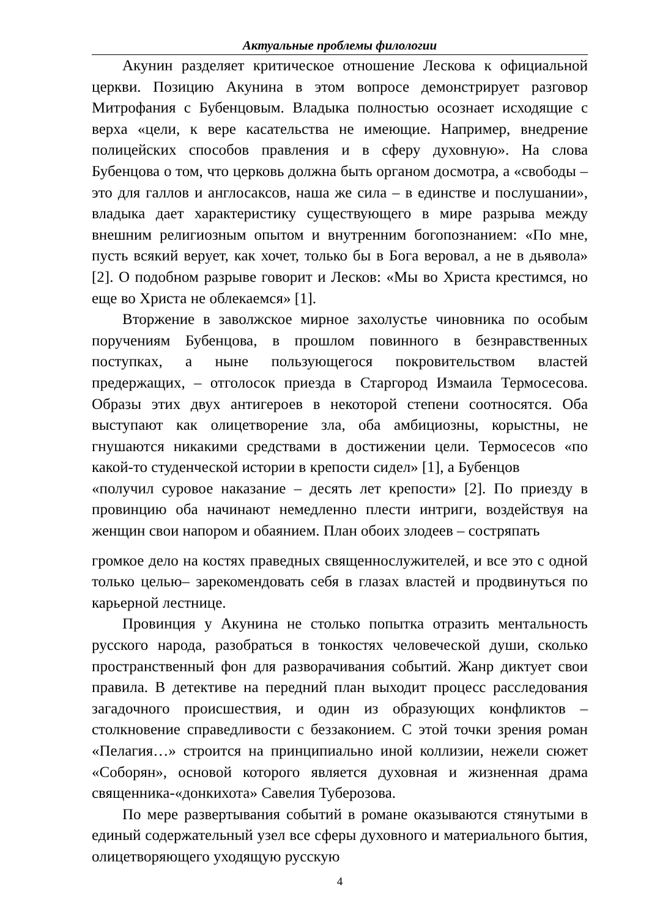Актуальные проблемы филологии
Акунин разделяет критическое отношение Лескова к официальной церкви. Позицию Акунина в этом вопросе демонстрирует разговор Митрофания с Бубенцовым. Владыка полностью осознает исходящие с верха «цели, к вере касательства не имеющие. Например, внедрение полицейских способов правления и в сферу духовную». На слова Бубенцова о том, что церковь должна быть органом досмотра, а «свободы – это для галлов и англосаксов, наша же сила – в единстве и послушании», владыка дает характеристику существующего в мире разрыва между внешним религиозным опытом и внутренним богопознанием: «По мне, пусть всякий верует, как хочет, только бы в Бога веровал, а не в дьявола» [2]. О подобном разрыве говорит и Лесков: «Мы во Христа крестимся, но еще во Христа не облекаемся» [1].
Вторжение в заволжское мирное захолустье чиновника по особым поручениям Бубенцова, в прошлом повинного в безнравственных поступках, а ныне пользующегося покровительством властей предержащих, – отголосок приезда в Старгород Измаила Термосесова. Образы этих двух антигероев в некоторой степени соотносятся. Оба выступают как олицетворение зла, оба амбициозны, корыстны, не гнушаются никакими средствами в достижении цели. Термосесов «по какой-то студенческой истории в крепости сидел» [1], а Бубенцов
«получил суровое наказание – десять лет крепости» [2]. По приезду в провинцию оба начинают немедленно плести интриги, воздействуя на женщин свои напором и обаянием. План обоих злодеев – состряпать
громкое дело на костях праведных священнослужителей, и все это с одной только целью– зарекомендовать себя в глазах властей и продвинуться по карьерной лестнице.
Провинция у Акунина не столько попытка отразить ментальность русского народа, разобраться в тонкостях человеческой души, сколько пространственный фон для разворачивания событий. Жанр диктует свои правила. В детективе на передний план выходит процесс расследования загадочного происшествия, и один из образующих конфликтов – столкновение справедливости с беззаконием. С этой точки зрения роман «Пелагия…» строится на принципиально иной коллизии, нежели сюжет «Соборян», основой которого является духовная и жизненная драма священника-«донкихота» Савелия Туберозова.
По мере развертывания событий в романе оказываются стянутыми в единый содержательный узел все сферы духовного и материального бытия, олицетворяющего уходящую русскую
4